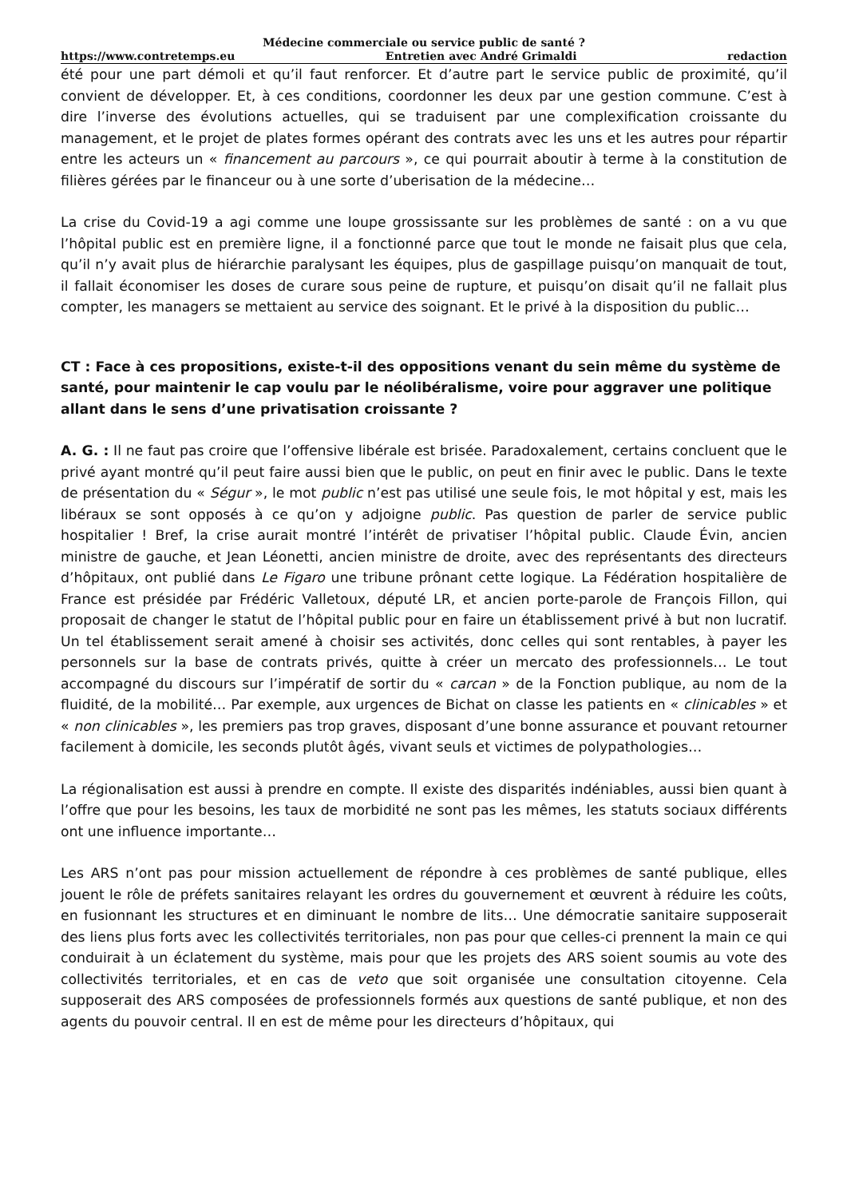Médecine commerciale ou service public de santé ?
https://www.contretemps.eu Entretien avec André Grimaldi redaction
été pour une part démoli et qu’il faut renforcer. Et d’autre part le service public de proximité, qu’il convient de développer. Et, à ces conditions, coordonner les deux par une gestion commune. C’est à dire l’inverse des évolutions actuelles, qui se traduisent par une complexification croissante du management, et le projet de plates formes opérant des contrats avec les uns et les autres pour répartir entre les acteurs un « financement au parcours », ce qui pourrait aboutir à terme à la constitution de filières gérées par le financeur ou à une sorte d’uberisation de la médecine…
La crise du Covid-19 a agi comme une loupe grossissante sur les problèmes de santé : on a vu que l’hôpital public est en première ligne, il a fonctionné parce que tout le monde ne faisait plus que cela, qu’il n’y avait plus de hiérarchie paralysant les équipes, plus de gaspillage puisqu’on manquait de tout, il fallait économiser les doses de curare sous peine de rupture, et puisqu’on disait qu’il ne fallait plus compter, les managers se mettaient au service des soignant. Et le privé à la disposition du public…
CT : Face à ces propositions, existe-t-il des oppositions venant du sein même du système de santé, pour maintenir le cap voulu par le néolibéralisme, voire pour aggraver une politique allant dans le sens d’une privatisation croissante ?
A. G. : Il ne faut pas croire que l’offensive libérale est brisée. Paradoxalement, certains concluent que le privé ayant montré qu’il peut faire aussi bien que le public, on peut en finir avec le public. Dans le texte de présentation du « Ségur », le mot public n’est pas utilisé une seule fois, le mot hôpital y est, mais les libéraux se sont opposés à ce qu’on y adjoigne public. Pas question de parler de service public hospitalier ! Bref, la crise aurait montré l’intérêt de privatiser l’hôpital public. Claude Évin, ancien ministre de gauche, et Jean Léonetti, ancien ministre de droite, avec des représentants des directeurs d’hôpitaux, ont publié dans Le Figaro une tribune prônant cette logique. La Fédération hospitalière de France est présidée par Frédéric Valletoux, député LR, et ancien porte-parole de François Fillon, qui proposait de changer le statut de l’hôpital public pour en faire un établissement privé à but non lucratif. Un tel établissement serait amené à choisir ses activités, donc celles qui sont rentables, à payer les personnels sur la base de contrats privés, quitte à créer un mercato des professionnels… Le tout accompagné du discours sur l’impératif de sortir du « carcan » de la Fonction publique, au nom de la fluidité, de la mobilité… Par exemple, aux urgences de Bichat on classe les patients en « clinicables » et « non clinicables », les premiers pas trop graves, disposant d’une bonne assurance et pouvant retourner facilement à domicile, les seconds plutôt âgés, vivant seuls et victimes de polypathologies…
La régionalisation est aussi à prendre en compte. Il existe des disparités indéniables, aussi bien quant à l’offre que pour les besoins, les taux de morbidité ne sont pas les mêmes, les statuts sociaux différents ont une influence importante…
Les ARS n’ont pas pour mission actuellement de répondre à ces problèmes de santé publique, elles jouent le rôle de préfets sanitaires relayant les ordres du gouvernement et œuvrent à réduire les coûts, en fusionnant les structures et en diminuant le nombre de lits… Une démocratie sanitaire supposerait des liens plus forts avec les collectivités territoriales, non pas pour que celles-ci prennent la main ce qui conduirait à un éclatement du système, mais pour que les projets des ARS soient soumis au vote des collectivités territoriales, et en cas de veto que soit organisée une consultation citoyenne. Cela supposerait des ARS composées de professionnels formés aux questions de santé publique, et non des agents du pouvoir central. Il en est de même pour les directeurs d’hôpitaux, qui